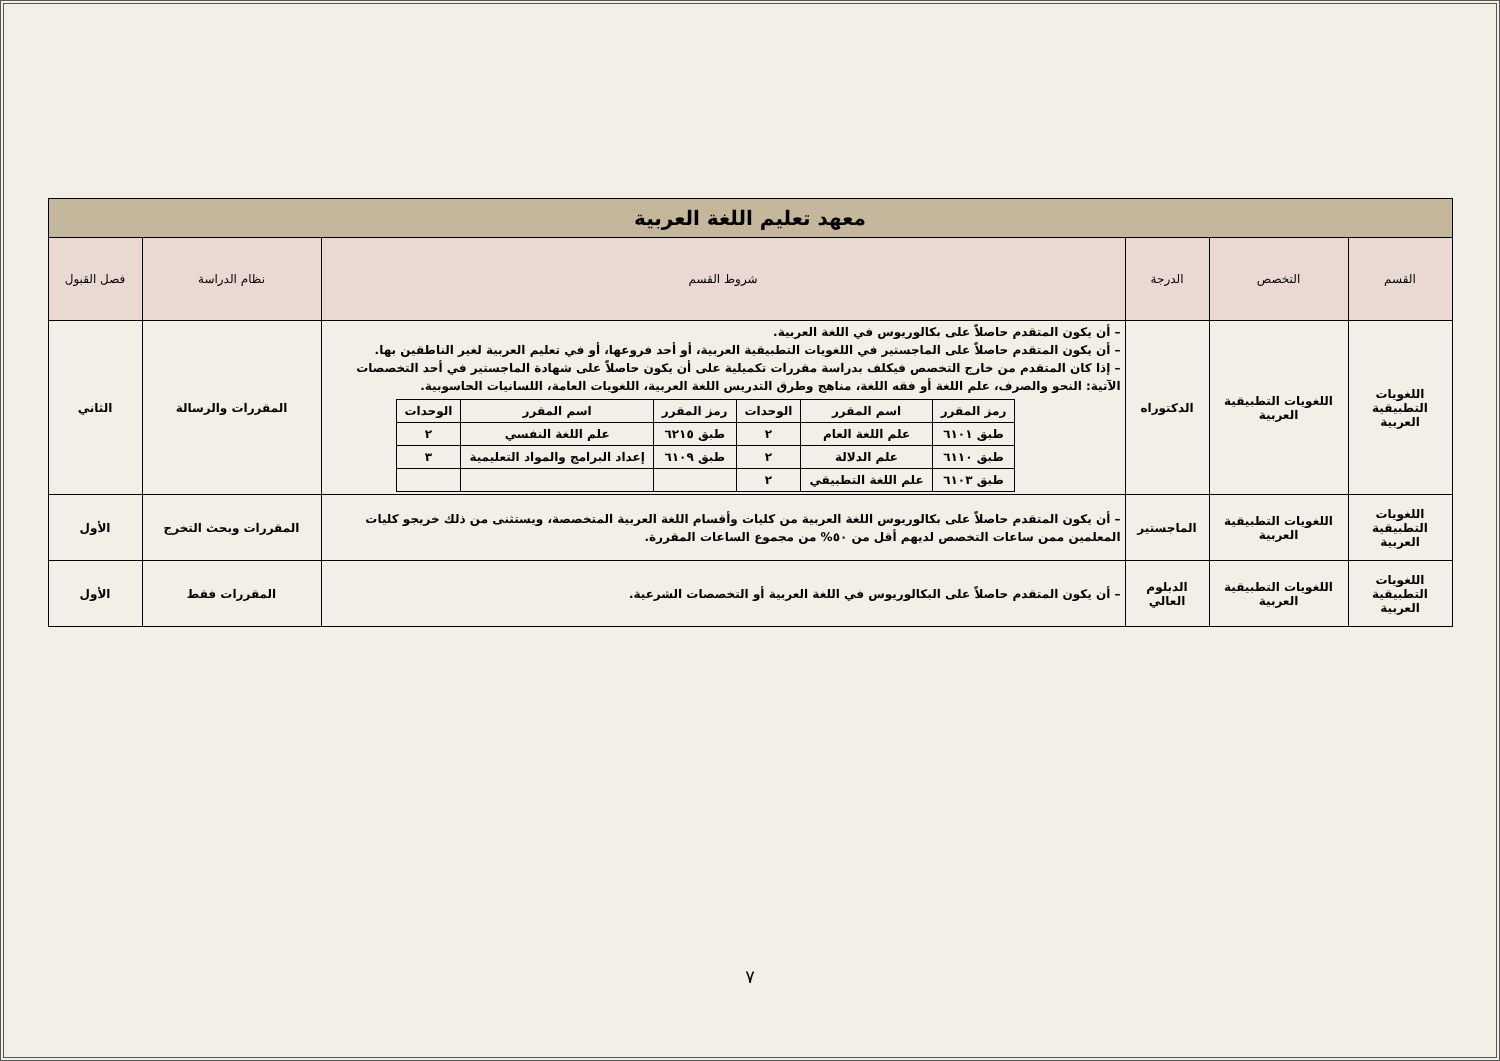| معهد تعليم اللغة العربية | | | | | |
| القسم | التخصص | الدرجة | شروط القسم | نظام الدراسة | فصل القبول |
| اللغويات التطبيقية العربية | اللغويات التطبيقية العربية | الدكتوراه | – أن يكون المتقدم حاصلاً على بكالوريوس في اللغة العربية. – أن يكون المتقدم حاصلاً على الماجستير في اللغويات التطبيقية العربية، أو أحد فروعها، أو في تعليم العربية لغير الناطقين بها. – إذا كان المتقدم من خارج التخصص فيكلف بدراسة مقررات تكميلية على أن يكون حاصلاً على شهادة الماجستير في أحد التخصصات الآتية: النحو والصرف، علم اللغة أو فقه اللغة، مناهج وطرق التدريس اللغة العربية، اللغويات العامة، اللسانيات الحاسوبية. / رمز المقرر / اسم المقرر / الوحدات / رمز المقرر / اسم المقرر / الوحدات / / --- / --- / --- / --- / --- / --- / / طبق ٦١٠١ / علم اللغة العام / ٢ / طبق ٦٢١٥ / علم اللغة النفسي / ٢ / / طبق ٦١١٠ / علم الدلالة / ٢ / طبق ٦١٠٩ / إعداد البرامج والمواد التعليمية / ٣ / / طبق ٦١٠٣ / علم اللغة التطبيقي / ٢ / / / / | المقررات والرسالة | الثاني |
| اللغويات التطبيقية العربية | اللغويات التطبيقية العربية | الماجستير | – أن يكون المتقدم حاصلاً على بكالوريوس اللغة العربية من كليات وأقسام اللغة العربية المتخصصة، ويستثنى من ذلك خريجو كليات المعلمين ممن ساعات التخصص لديهم أقل من ٥٠% من مجموع الساعات المقررة. | المقررات وبحث التخرج | الأول |
| اللغويات التطبيقية العربية | اللغويات التطبيقية العربية | الدبلوم العالي | – أن يكون المتقدم حاصلاً على البكالوريوس في اللغة العربية أو التخصصات الشرعية. | المقررات فقط | الأول |
٧